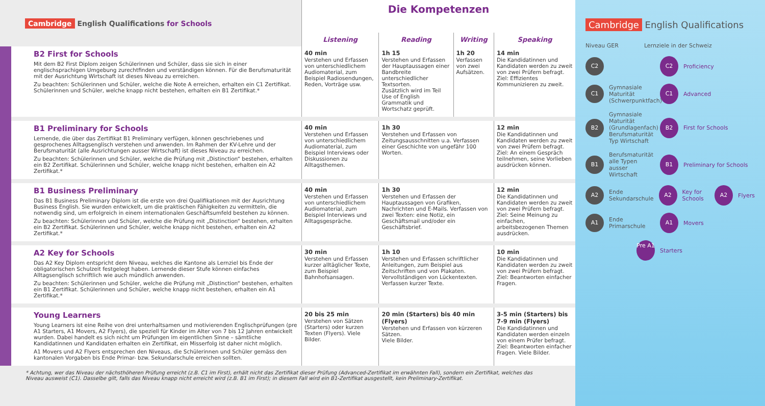| Cambridge English Qualifications for Schools | Die Kompetenzen | | | |
| --- | --- | --- | --- | --- |
| | Listening | Reading | Writing | Speaking |
| B2 First for Schools Mit dem B2 First Diplom zeigen Schülerinnen und Schüler, dass sie sich in einer englischsprachigen Umgebung zurechtfinden und verständigen können. Für die Berufsmaturität mit der Ausrichtung Wirtschaft ist dieses Niveau zu erreichen. Zu beachten: Schülerinnen und Schüler, welche die Note A erreichen, erhalten ein C1 Zertifikat. Schülerinnen und Schüler, welche knapp nicht bestehen, erhalten ein B1 Zertifikat.* | 40 min Verstehen und Erfassen von unterschiedlichem Audiomaterial, zum Beispiel Radiosendungen, Reden, Vorträge usw. | 1h 15 Verstehen und Erfassen der Hauptaussagen einer Bandbreite unterschiedlicher Textsorten. Zusätzlich wird im Teil Use of English Grammatik und Wortschatz geprüft. | 1h 20 Verfassen von zwei Aufsätzen. | 14 min Die Kandidatinnen und Kandidaten werden zu zweit von zwei Prüfern befragt. Ziel: Effizientes Kommunizieren zu zweit. |
| B1 Preliminary for Schools Lernende, die über das Zertifikat B1 Preliminary verfügen, können geschriebenes und gesprochenes Alltagsenglisch verstehen und anwenden. Im Rahmen der KV-Lehre und der Berufsmaturität (alle Ausrichtungen ausser Wirtschaft) ist dieses Niveau zu erreichen. Zu beachten: Schülerinnen und Schüler, welche die Prüfung mit „Distinction“ bestehen, erhalten ein B2 Zertifikat. Schülerinnen und Schüler, welche knapp nicht bestehen, erhalten ein A2 Zertifikat.* | 40 min Verstehen und Erfassen von unterschiedlichem Audiomaterial, zum Beispiel Interviews oder Diskussionen zu Alltagsthemen. | 1h 30 Verstehen und Erfassen von Zeitungsausschnitten u.a. Verfassen einer Geschichte von ungefähr 100 Worten. | | 12 min Die Kandidatinnen und Kandidaten werden zu zweit von zwei Prüfern befragt. Ziel: An einem Gespräch teilnehmen, seine Vorlieben ausdrücken können. |
| B1 Business Preliminary Das B1 Business Preliminary Diplom ist die erste von drei Qualifikationen mit der Ausrichtung Business English. Sie wurden entwickelt, um die praktischen Fähigkeiten zu vermitteln, die notwendig sind, um erfolgreich in einem internationalen Geschäftsumfeld bestehen zu können. Zu beachten: Schülerinnen und Schüler, welche die Prüfung mit „Distinction“ bestehen, erhalten ein B2 Zertifikat. Schülerinnen und Schüler, welche knapp nicht bestehen, erhalten ein A2 Zertifikat.* | 40 min Verstehen und Erfassen von unterschiedlichem Audiomaterial, zum Beispiel Interviews und Alltagsgespräche. | 1h 30 Verstehen und Erfassen der Hauptaussagen von Grafiken, Nachrichten und E-Mails. Verfassen von zwei Texten: eine Notiz, ein Geschäftsmail und/oder ein Geschäftsbrief. | | 12 min Die Kandidatinnen und Kandidaten werden zu zweit von zwei Prüfern befragt. Ziel: Seine Meinung zu einfachen, arbeitsbezogenen Themen ausdrücken. |
| A2 Key for Schools Das A2 Key Diplom entspricht dem Niveau, welches die Kantone als Lernziel bis Ende der obligatorischen Schulzeit festgelegt haben. Lernende dieser Stufe können einfaches Alltagsenglisch schriftlich wie auch mündlich anwenden. Zu beachten: Schülerinnen und Schüler, welche die Prüfung mit „Distinction“ bestehen, erhalten ein B1 Zertifikat. Schülerinnen und Schüler, welche knapp nicht bestehen, erhalten ein A1 Zertifikat.* | 30 min Verstehen und Erfassen kurzer alltäglicher Texte, zum Beispiel Bahnhofsansagen. | 1h 10 Verstehen und Erfassen schriftlicher Anleitungen, zum Beispiel aus Zeitschriften und von Plakaten. Vervollständigen von Lückentexten. Verfassen kurzer Texte. | | 10 min Die Kandidatinnen und Kandidaten werden zu zweit von zwei Prüfern befragt. Ziel: Beantworten einfacher Fragen. |
| Young Learners Young Learners ist eine Reihe von drei unterhaltsamen und motivierenden Englischprüfungen (pre A1 Starters, A1 Movers, A2 Flyers), die speziell für Kinder im Alter von 7 bis 12 Jahren entwickelt wurden. Dabei handelt es sich nicht um Prüfungen im eigentlichen Sinne – sämtliche Kandidatinnen und Kandidaten erhalten ein Zertifikat, ein Misserfolg ist daher nicht möglich. A1 Movers und A2 Flyers entsprechen den Niveaus, die Schülerinnen und Schüler gemäss den kantonalen Vorgaben bis Ende Primar- bzw. Sekundarschule erreichen sollten. | 20 bis 25 min Verstehen von Sätzen (Starters) oder kurzen Texten (Flyers). Viele Bilder. | 20 min (Starters) bis 40 min (Flyers) Verstehen und Erfassen von kürzeren Sätzen. Viele Bilder. | | 3-5 min (Starters) bis 7-9 min (Flyers) Die Kandidatinnen und Kandidaten werden einzeln von einem Prüfer befragt. Ziel: Beantworten einfacher Fragen. Viele Bilder. |
* Achtung, wer das Niveau der nächsthöheren Prüfung erreicht (z.B. C1 im First), erhält nicht das Zertifikat dieser Prüfung (Advanced-Zertifikat im erwähnten Fall), sondern ein Zertifikat, welches das Niveau ausweist (C1). Dasselbe gilt, falls das Niveau knapp nicht erreicht wird (z.B. B1 im First); in diesem Fall wird ein B1-Zertifikat ausgestellt, kein Preliminary-Zertifikat.
Cambridge English Qualifications
Niveau GER Lernziele in der Schweiz
C2 C2 Proficiency
C1 Gymnasiale Maturität (Schwerpunktfach) C1 Advanced
B2 Gymnasiale Maturität (Grundlagenfach) Berufsmaturität Typ Wirtschaft B2 First for Schools
B1 Berufsmaturität alle Typen ausser Wirtschaft B1 Preliminary for Schools
A2 Ende Sekundarschule A2 Key for Schools A2 Flyers
A1 Ende Primarschule A1 Movers
Pre A1 Starters